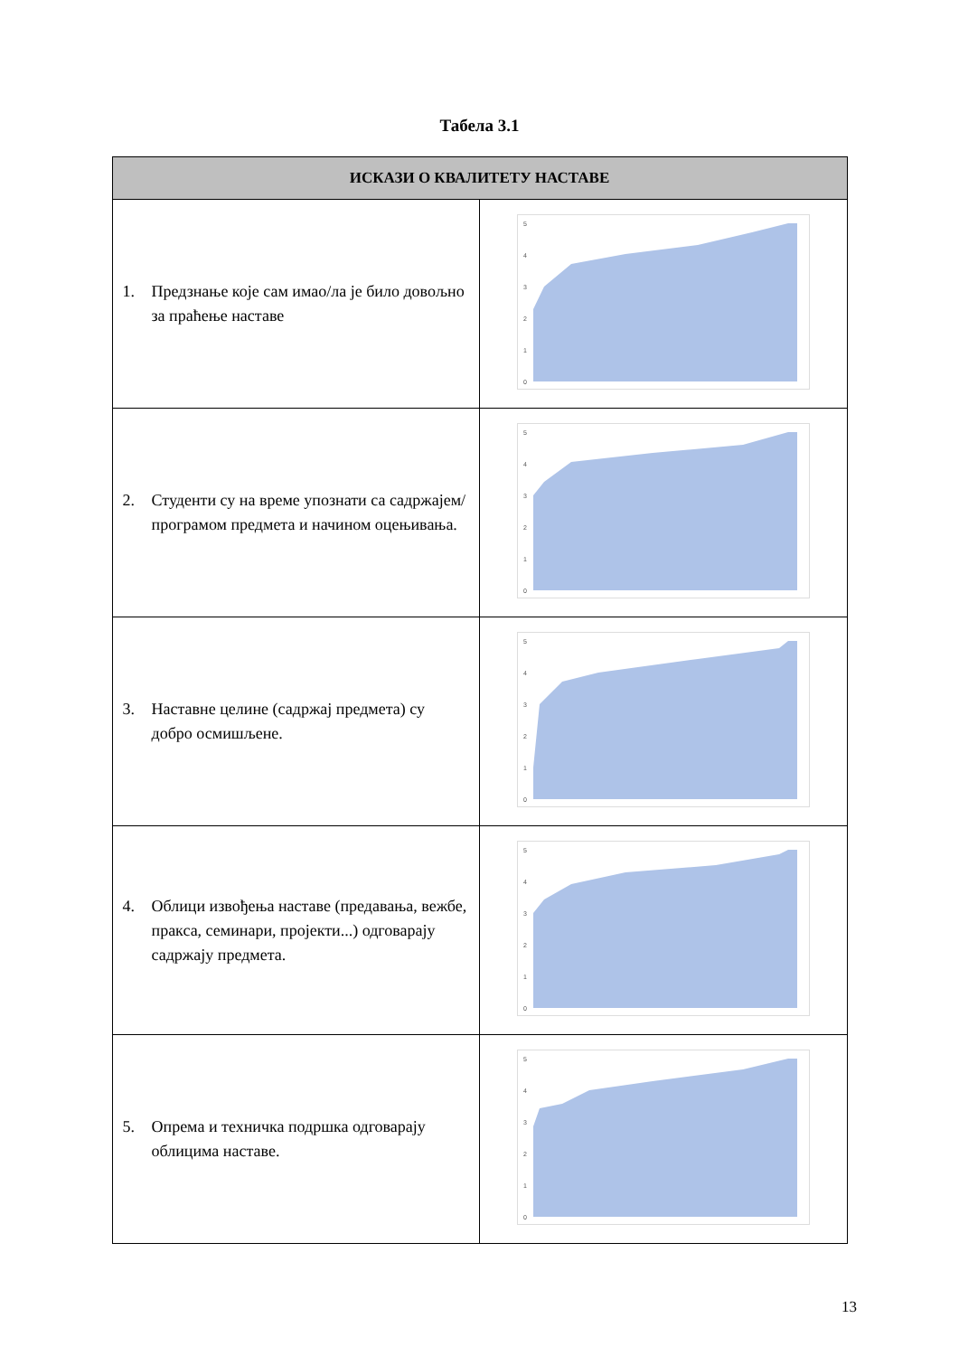Табела 3.1
| ИСКАЗИ О КВАЛИТЕТУ НАСТАВЕ | |
| --- | --- |
| 1. Предзнање које сам имао/ла је било довољно за праћење наставе | 5 4 3 2 1 0 |
| 2. Студенти су на време упознати са садржајем/програмом предмета и начином оцењивања. | 5 4 3 2 1 0 |
| 3. Наставне целине (садржај предмета) су добро осмишљене. | 5 4 3 2 1 0 |
| 4. Облици извођења наставе (предавања, вежбе, пракса, семинари, пројекти...) одговарају садржају предмета. | 5 4 3 2 1 0 |
| 5. Опрема и техничка подршка одговарају облицима наставе. | 5 4 3 2 1 0 |
13